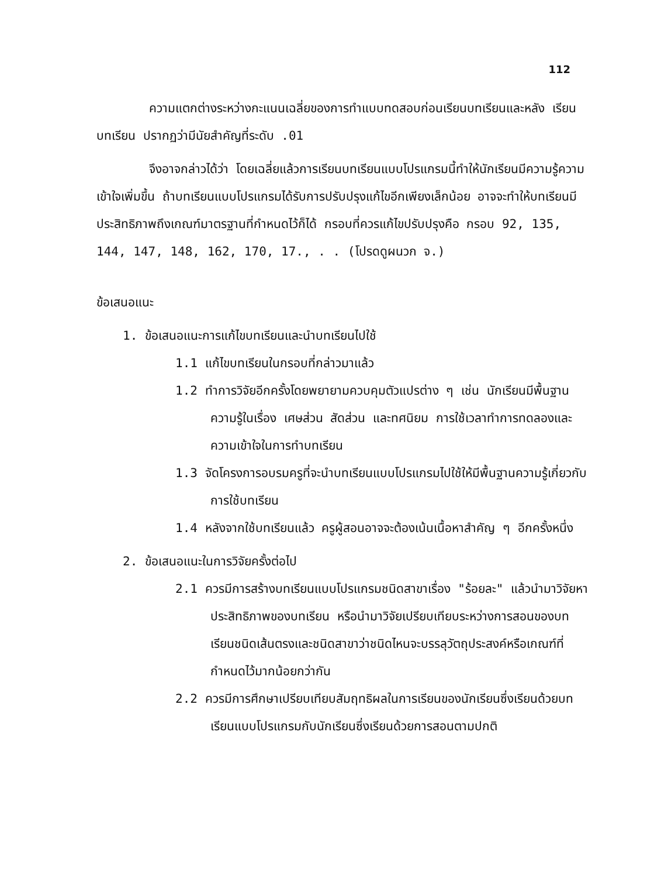112
ความแตกต่างระหว่างกะแนนเฉลี่ยของการทำแบบทดสอบก่อนเรียนบทเรียนและหลัง เรียนบทเรียน ปรากฏว่ามีนัยสำคัญที่ระดับ .01
จึงอาจกล่าวได้ว่า โดยเฉลี่ยแล้วการเรียนบทเรียนแบบโปรแกรมนี้ทำให้นักเรียนมีความรู้ความเข้าใจเพิ่มขึ้น ถ้าบทเรียนแบบโปรแกรมได้รับการปรับปรุงแก้ไขอีกเพียงเล็กน้อย อาจจะทำให้บทเรียนมีประสิทธิภาพถึงเกณฑ์มาตรฐานที่กำหนดไว้ก็ได้ กรอบที่ควรแก้ไขปรับปรุงคือ กรอบ 92, 135, 144, 147, 148, 162, 170, 17., . . (โปรดดูผนวก จ.)
ข้อเสนอแนะ
1. ข้อเสนอแนะการแก้ไขบทเรียนและนำบทเรียนไปใช้
1.1 แก้ไขบทเรียนในกรอบที่กล่าวมาแล้ว
1.2 ทำการวิจัยอีกครั้งโดยพยายามควบคุมตัวแปรต่าง ๆ เช่น นักเรียนมีพื้นฐานความรู้ในเรื่อง เศษส่วน สัดส่วน และทศนิยม การใช้เวลาทำการทดลองและความเข้าใจในการทำบทเรียน
1.3 จัดโครงการอบรมครูที่จะนำบทเรียนแบบโปรแกรมไปใช้ให้มีพื้นฐานความรู้เกี่ยวกับการใช้บทเรียน
1.4 หลังจากใช้บทเรียนแล้ว ครูผู้สอนอาจจะต้องเน้นเนื้อหาสำคัญ ๆ อีกครั้งหนึ่ง
2. ข้อเสนอแนะในการวิจัยครั้งต่อไป
2.1 ควรมีการสร้างบทเรียนแบบโปรแกรมชนิดสาขาเรื่อง "ร้อยละ" แล้วนำมาวิจัยหาประสิทธิภาพของบทเรียน หรือนำมาวิจัยเปรียบเทียบระหว่างการสอนของบทเรียนชนิดเส้นตรงและชนิดสาขาว่าชนิดไหนจะบรรลุวัตถุประสงค์หรือเกณฑ์ที่กำหนดไว้มากน้อยกว่ากัน
2.2 ควรมีการศึกษาเปรียบเทียบสัมฤทธิผลในการเรียนของนักเรียนซึ่งเรียนด้วยบทเรียนแบบโปรแกรมกับนักเรียนซึ่งเรียนด้วยการสอนตามปกติ